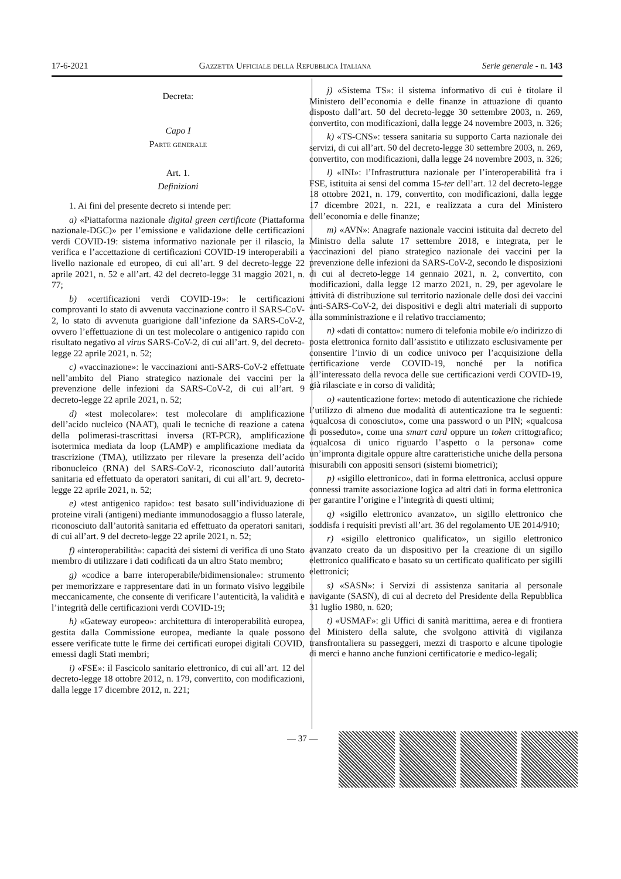17-6-2021 Gazzetta Ufficiale della Repubblica Italiana Serie generale - n. 143
Decreta:
Capo I
Parte generale
Art. 1.
Definizioni
1. Ai fini del presente decreto si intende per:
a) «Piattaforma nazionale digital green certificate (Piattaforma nazionale-DGC)» per l’emissione e validazione delle certificazioni verdi COVID-19: sistema informativo nazionale per il rilascio, la verifica e l’accettazione di certificazioni COVID-19 interoperabili a livello nazionale ed europeo, di cui all’art. 9 del decreto-legge 22 aprile 2021, n. 52 e all’art. 42 del decreto-legge 31 maggio 2021, n. 77;
b) «certificazioni verdi COVID-19»: le certificazioni comprovanti lo stato di avvenuta vaccinazione contro il SARS-CoV-2, lo stato di avvenuta guarigione dall’infezione da SARS-CoV-2, ovvero l’effettuazione di un test molecolare o antigenico rapido con risultato negativo al virus SARS-CoV-2, di cui all’art. 9, del decreto-legge 22 aprile 2021, n. 52;
c) «vaccinazione»: le vaccinazioni anti-SARS-CoV-2 effettuate nell’ambito del Piano strategico nazionale dei vaccini per la prevenzione delle infezioni da SARS-CoV-2, di cui all’art. 9 decreto-legge 22 aprile 2021, n. 52;
d) «test molecolare»: test molecolare di amplificazione dell’acido nucleico (NAAT), quali le tecniche di reazione a catena della polimerasi-trascrittasi inversa (RT-PCR), amplificazione isotermica mediata da loop (LAMP) e amplificazione mediata da trascrizione (TMA), utilizzato per rilevare la presenza dell’acido ribonucleico (RNA) del SARS-CoV-2, riconosciuto dall’autorità sanitaria ed effettuato da operatori sanitari, di cui all’art. 9, decreto-legge 22 aprile 2021, n. 52;
e) «test antigenico rapido»: test basato sull’individuazione di proteine virali (antigeni) mediante immunodosaggio a flusso laterale, riconosciuto dall’autorità sanitaria ed effettuato da operatori sanitari, di cui all’art. 9 del decreto-legge 22 aprile 2021, n. 52;
f) «interoperabilità»: capacità dei sistemi di verifica di uno Stato membro di utilizzare i dati codificati da un altro Stato membro;
g) «codice a barre interoperabile/bidimensionale»: strumento per memorizzare e rappresentare dati in un formato visivo leggibile meccanicamente, che consente di verificare l’autenticità, la validità e l’integrità delle certificazioni verdi COVID-19;
h) «Gateway europeo»: architettura di interoperabilità europea, gestita dalla Commissione europea, mediante la quale possono essere verificate tutte le firme dei certificati europei digitali COVID, emessi dagli Stati membri;
i) «FSE»: il Fascicolo sanitario elettronico, di cui all’art. 12 del decreto-legge 18 ottobre 2012, n. 179, convertito, con modificazioni, dalla legge 17 dicembre 2012, n. 221;
j) «Sistema TS»: il sistema informativo di cui è titolare il Ministero dell’economia e delle finanze in attuazione di quanto disposto dall’art. 50 del decreto-legge 30 settembre 2003, n. 269, convertito, con modificazioni, dalla legge 24 novembre 2003, n. 326;
k) «TS-CNS»: tessera sanitaria su supporto Carta nazionale dei servizi, di cui all’art. 50 del decreto-legge 30 settembre 2003, n. 269, convertito, con modificazioni, dalla legge 24 novembre 2003, n. 326;
l) «INI»: l’Infrastruttura nazionale per l’interoperabilità fra i FSE, istituita ai sensi del comma 15-ter dell’art. 12 del decreto-legge 18 ottobre 2021, n. 179, convertito, con modificazioni, dalla legge 17 dicembre 2021, n. 221, e realizzata a cura del Ministero dell’economia e delle finanze;
m) «AVN»: Anagrafe nazionale vaccini istituita dal decreto del Ministro della salute 17 settembre 2018, e integrata, per le vaccinazioni del piano strategico nazionale dei vaccini per la prevenzione delle infezioni da SARS-CoV-2, secondo le disposizioni di cui al decreto-legge 14 gennaio 2021, n. 2, convertito, con modificazioni, dalla legge 12 marzo 2021, n. 29, per agevolare le attività di distribuzione sul territorio nazionale delle dosi dei vaccini anti-SARS-CoV-2, dei dispositivi e degli altri materiali di supporto alla somministrazione e il relativo tracciamento;
n) «dati di contatto»: numero di telefonia mobile e/o indirizzo di posta elettronica fornito dall’assistito e utilizzato esclusivamente per consentire l’invio di un codice univoco per l’acquisizione della certificazione verde COVID-19, nonché per la notifica all’interessato della revoca delle sue certificazioni verdi COVID-19, già rilasciate e in corso di validità;
o) «autenticazione forte»: metodo di autenticazione che richiede l’utilizzo di almeno due modalità di autenticazione tra le seguenti: «qualcosa di conosciuto», come una password o un PIN; «qualcosa di posseduto», come una smart card oppure un token crittografico; «qualcosa di unico riguardo l’aspetto o la persona» come un’impronta digitale oppure altre caratteristiche uniche della persona misurabili con appositi sensori (sistemi biometrici);
p) «sigillo elettronico», dati in forma elettronica, acclusi oppure connessi tramite associazione logica ad altri dati in forma elettronica per garantire l’origine e l’integrità di questi ultimi;
q) «sigillo elettronico avanzato», un sigillo elettronico che soddisfa i requisiti previsti all’art. 36 del regolamento UE 2014/910;
r) «sigillo elettronico qualificato», un sigillo elettronico avanzato creato da un dispositivo per la creazione di un sigillo elettronico qualificato e basato su un certificato qualificato per sigilli elettronici;
s) «SASN»: i Servizi di assistenza sanitaria al personale navigante (SASN), di cui al decreto del Presidente della Repubblica 31 luglio 1980, n. 620;
t) «USMAF»: gli Uffici di sanità marittima, aerea e di frontiera del Ministero della salute, che svolgono attività di vigilanza transfrontaliera su passeggeri, mezzi di trasporto e alcune tipologie di merci e hanno anche funzioni certificatorie e medico-legali;
— 37 —